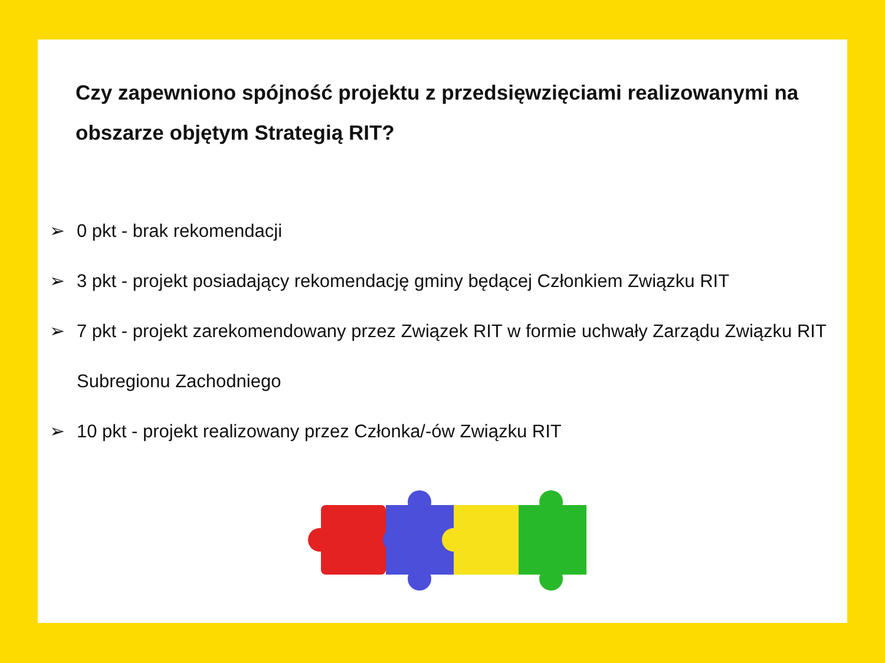Czy zapewniono spójność projektu z przedsięwzięciami realizowanymi na obszarze objętym Strategią RIT?
➢ 0 pkt - brak rekomendacji
➢ 3 pkt - projekt posiadający rekomendację gminy będącej Członkiem Związku RIT
➢ 7 pkt - projekt zarekomendowany przez Związek RIT w formie uchwały Zarządu Związku RIT Subregionu Zachodniego
➢ 10 pkt - projekt realizowany przez Członka/-ów Związku RIT